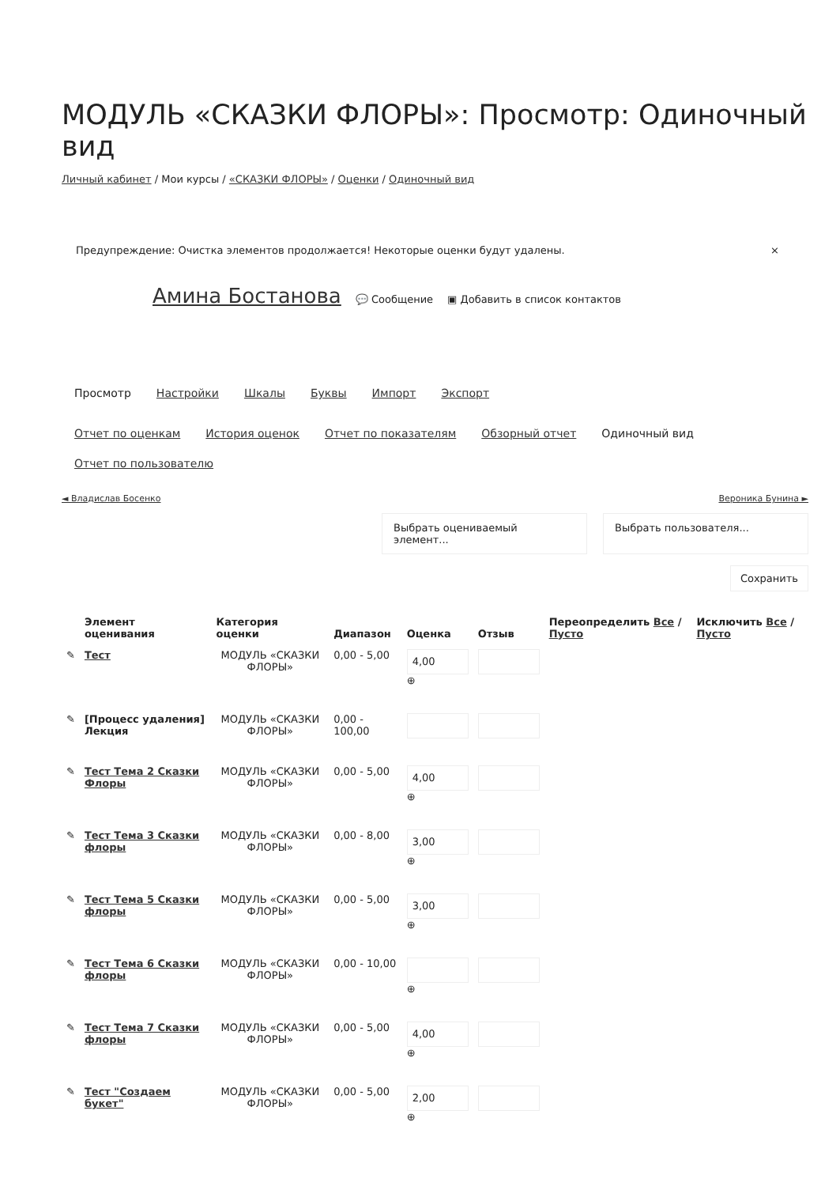МОДУЛЬ «СКАЗКИ ФЛОРЫ»: Просмотр: Одиночный вид
Личный кабинет / Мои курсы / «СКАЗКИ ФЛОРЫ» / Оценки / Одиночный вид
Предупреждение: Очистка элементов продолжается! Некоторые оценки будут удалены. ×
Амина Бостанова 💬 Сообщение ▣ Добавить в список контактов
Просмотр Настройки Шкалы Буквы Импорт Экспорт
Отчет по оценкам История оценок Отчет по показателям Обзорный отчет Одиночный вид Отчет по пользователю
◄ Владислав Босенко Вероника Бунина ►
Выбрать оцениваемый элемент...
Выбрать пользователя...
Сохранить
| | Элемент оценивания | Категория оценки | Диапазон | Оценка | Отзыв | Переопределить Все / Пусто | Исключить Все / Пусто |
| --- | --- | --- | --- | --- | --- | --- | --- |
| ✎ | Тест | МОДУЛЬ «СКАЗКИ ФЛОРЫ» | 0,00 - 5,00 | 4,00 ⊕ | | | |
| ✎ | [Процесс удаления] Лекция | МОДУЛЬ «СКАЗКИ ФЛОРЫ» | 0,00 - 100,00 | | | | |
| ✎ | Тест Тема 2 Сказки Флоры | МОДУЛЬ «СКАЗКИ ФЛОРЫ» | 0,00 - 5,00 | 4,00 ⊕ | | | |
| ✎ | Тест Тема 3 Сказки флоры | МОДУЛЬ «СКАЗКИ ФЛОРЫ» | 0,00 - 8,00 | 3,00 ⊕ | | | |
| ✎ | Тест Тема 5 Сказки флоры | МОДУЛЬ «СКАЗКИ ФЛОРЫ» | 0,00 - 5,00 | 3,00 ⊕ | | | |
| ✎ | Тест Тема 6 Сказки флоры | МОДУЛЬ «СКАЗКИ ФЛОРЫ» | 0,00 - 10,00 | ⊕ | | | |
| ✎ | Тест Тема 7 Сказки флоры | МОДУЛЬ «СКАЗКИ ФЛОРЫ» | 0,00 - 5,00 | 4,00 ⊕ | | | |
| ✎ | Тест "Создаем букет" | МОДУЛЬ «СКАЗКИ ФЛОРЫ» | 0,00 - 5,00 | 2,00 ⊕ | | | |